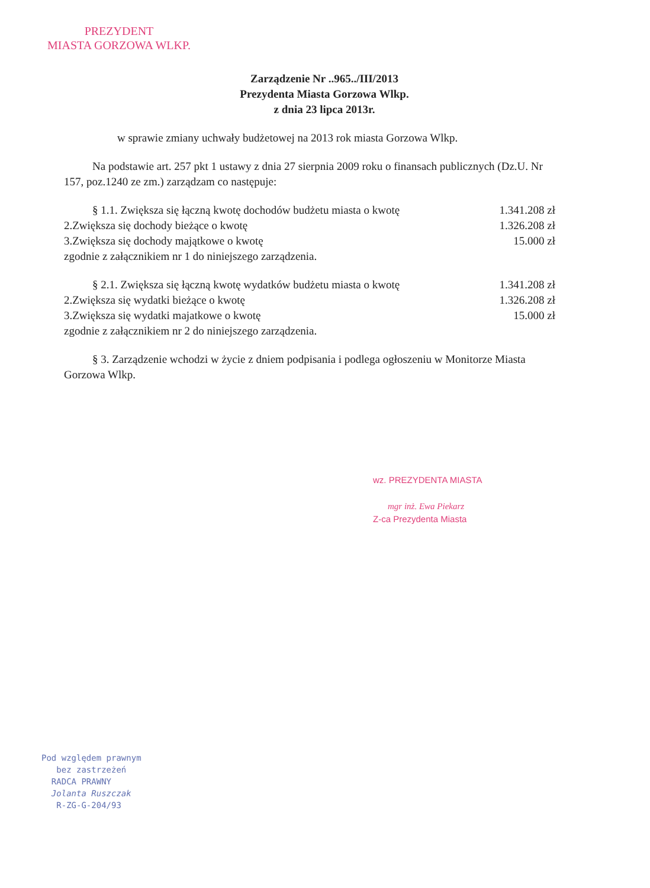PREZYDENT
MIASTA GORZOWA WLKP.
Zarządzenie Nr ..965../III/2013
Prezydenta Miasta Gorzowa Wlkp.
z dnia 23 lipca 2013r.
w sprawie zmiany uchwały budżetowej na 2013 rok miasta Gorzowa Wlkp.
Na podstawie art. 257 pkt 1 ustawy z dnia 27 sierpnia 2009 roku o finansach publicznych (Dz.U. Nr 157, poz.1240 ze zm.) zarządzam co następuje:
§ 1.1. Zwiększa się łączną kwotę dochodów budżetu miasta o kwotę 1.341.208 zł
2.Zwiększa się dochody bieżące o kwotę 1.326.208 zł
3.Zwiększa się dochody majątkowe o kwotę 15.000 zł
zgodnie z załącznikiem nr 1 do niniejszego zarządzenia.
§ 2.1. Zwiększa się łączną kwotę wydatków budżetu miasta o kwotę 1.341.208 zł
2.Zwiększa się wydatki bieżące o kwotę 1.326.208 zł
3.Zwiększa się wydatki majatkowe o kwotę 15.000 zł
zgodnie z załącznikiem nr 2 do niniejszego zarządzenia.
§ 3. Zarządzenie wchodzi w życie z dniem podpisania i podlega ogłoszeniu w Monitorze Miasta Gorzowa Wlkp.
wz. PREZYDENTA MIASTA
mgr inż. Ewa Piekarz
Z-ca Prezydenta Miasta
Pod względem prawnym
bez zastrzeżeń
RADCA PRAWNY
Jolanta Ruszczak
R-ZG-G-204/93